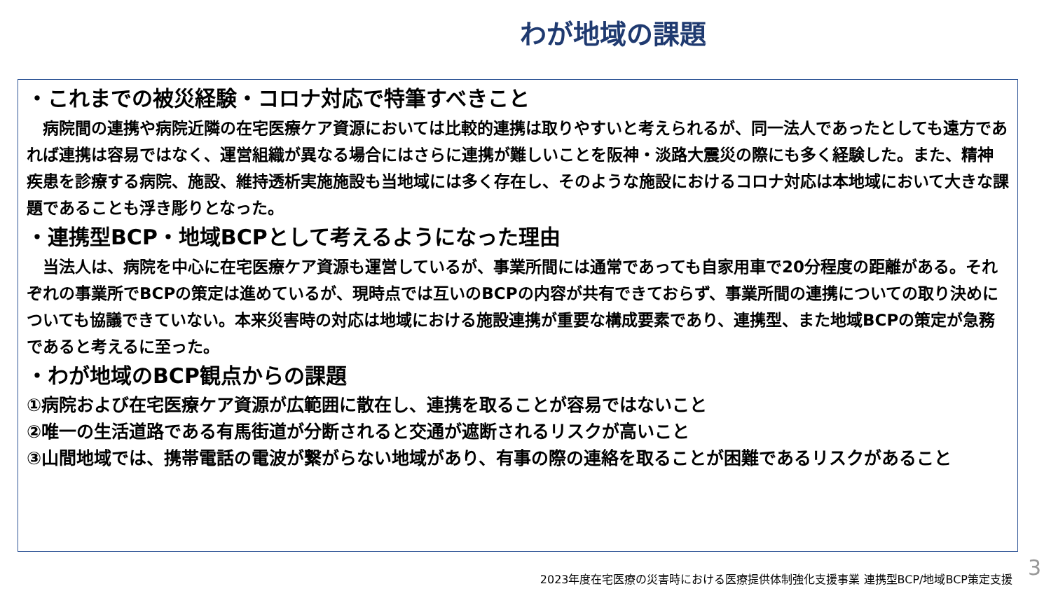わが地域の課題
・これまでの被災経験・コロナ対応で特筆すべきこと
　病院間の連携や病院近隣の在宅医療ケア資源においては比較的連携は取りやすいと考えられるが、同一法人であったとしても遠方であれば連携は容易ではなく、運営組織が異なる場合にはさらに連携が難しいことを阪神・淡路大震災の際にも多く経験した。また、精神疾患を診療する病院、施設、維持透析実施施設も当地域には多く存在し、そのような施設におけるコロナ対応は本地域において大きな課題であることも浮き彫りとなった。
・連携型BCP・地域BCPとして考えるようになった理由
　当法人は、病院を中心に在宅医療ケア資源も運営しているが、事業所間には通常であっても自家用車で20分程度の距離がある。それぞれの事業所でBCPの策定は進めているが、現時点では互いのBCPの内容が共有できておらず、事業所間の連携についての取り決めについても協議できていない。本来災害時の対応は地域における施設連携が重要な構成要素であり、連携型、また地域BCPの策定が急務であると考えるに至った。
・わが地域のBCP観点からの課題
①病院および在宅医療ケア資源が広範囲に散在し、連携を取ることが容易ではないこと
②唯一の生活道路である有馬街道が分断されると交通が遮断されるリスクが高いこと
③山間地域では、携帯電話の電波が繋がらない地域があり、有事の際の連絡を取ることが困難であるリスクがあること
2023年度在宅医療の災害時における医療提供体制強化支援事業 連携型BCP/地域BCP策定支援
3